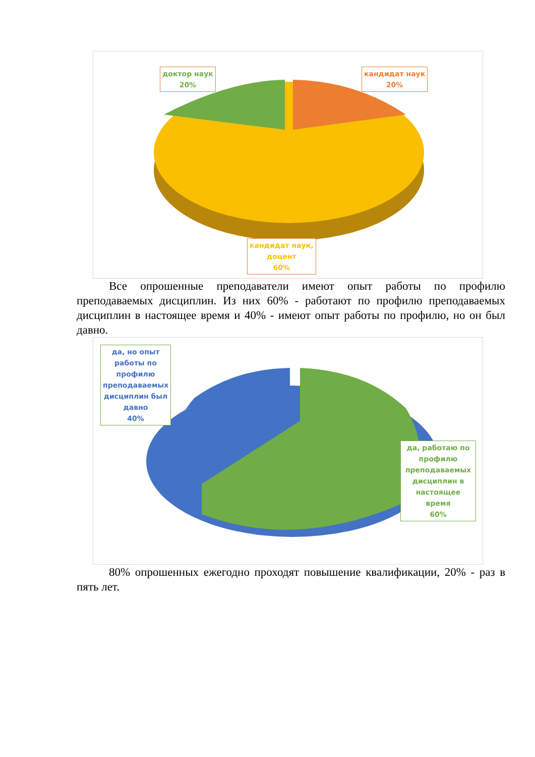доктор наук
20%
кандидат наук
20%
кандидат наук,
доцент
60%
Все опрошенные преподаватели имеют опыт работы по профилю преподаваемых дисциплин. Из них 60% - работают по профилю преподаваемых дисциплин в настоящее время и 40% - имеют опыт работы по профилю, но он был давно.
да, но опыт работы по профилю преподаваемых дисциплин был давно
40%
да, работаю по профилю преподаваемых дисциплин в настоящее время
60%
80% опрошенных ежегодно проходят повышение квалификации, 20% - раз в пять лет.